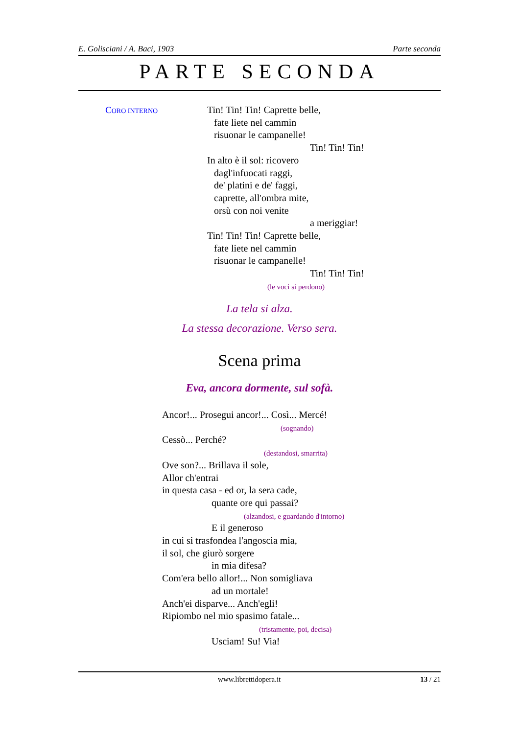E. Golisciani / A. Baci, 1903 Parte seconda
PARTE SECONDA
CORO INTERNO
Tin! Tin! Tin! Caprette belle,
fate liete nel cammin
risuonar le campanelle!
Tin! Tin! Tin!
In alto è il sol: ricovero
dagl'infuocati raggi,
de' platini e de' faggi,
caprette, all'ombra mite,
orsù con noi venite
a meriggiar!
Tin! Tin! Tin! Caprette belle,
fate liete nel cammin
risuonar le campanelle!
Tin! Tin! Tin!
(le voci si perdono)
La tela si alza.
La stessa decorazione. Verso sera.
Scena prima
Eva, ancora dormente, sul sofà.
Ancor!... Prosegui ancor!... Così... Mercé!
(sognando)
Cessò... Perché?
(destandosi, smarrita)
Ove son?... Brillava il sole,
Allor ch'entrai
in questa casa - ed or, la sera cade,
quante ore qui passai?
(alzandosi, e guardando d'intorno)
E il generoso
in cui si trasfondea l'angoscia mia,
il sol, che giurò sorgere
in mia difesa?
Com'era bello allor!... Non somigliava
ad un mortale!
Anch'ei disparve... Anch'egli!
Ripiombo nel mio spasimo fatale...
(tristamente, poi, decisa)
Usciam! Su! Via!
www.librettidopera.it 13 / 21